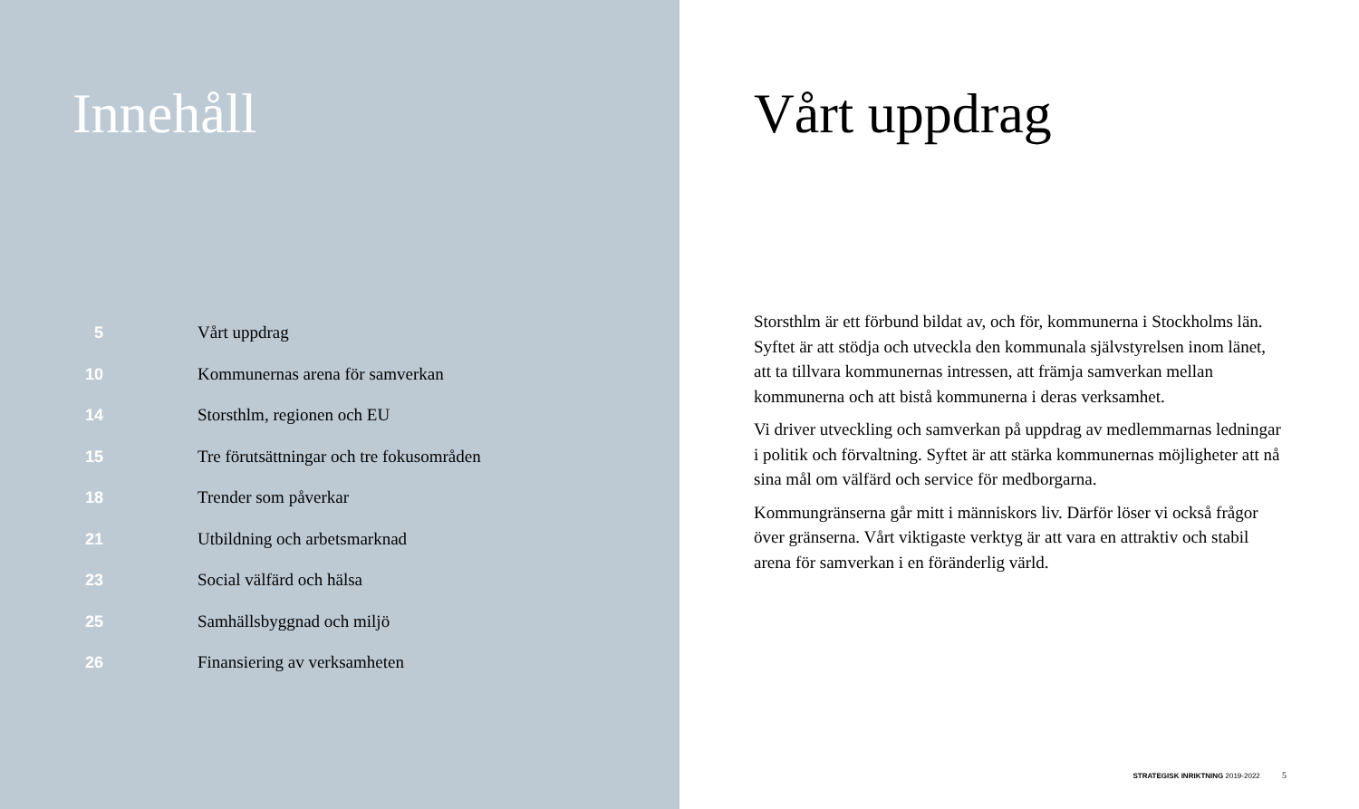Innehåll
5 Vårt uppdrag
10 Kommunernas arena för samverkan
14 Storsthlm, regionen och EU
15 Tre förutsättningar och tre fokusområden
18 Trender som påverkar
21 Utbildning och arbetsmarknad
23 Social välfärd och hälsa
25 Samhällsbyggnad och miljö
26 Finansiering av verksamheten
Vårt uppdrag
Storsthlm är ett förbund bildat av, och för, kommunerna i Stockholms län. Syftet är att stödja och utveckla den kommunala självstyrelsen inom länet, att ta tillvara kommunernas intressen, att främja samverkan mellan kommunerna och att bistå kommunerna i deras verksamhet.
Vi driver utveckling och samverkan på uppdrag av medlemmarnas ledningar i politik och förvaltning. Syftet är att stärka kommunernas möjligheter att nå sina mål om välfärd och service för medborgarna.
Kommungränserna går mitt i människors liv. Därför löser vi också frågor över gränserna. Vårt viktigaste verktyg är att vara en attraktiv och stabil arena för samverkan i en föränderlig värld.
STRATEGISK INRIKTNING 2019-2022 5